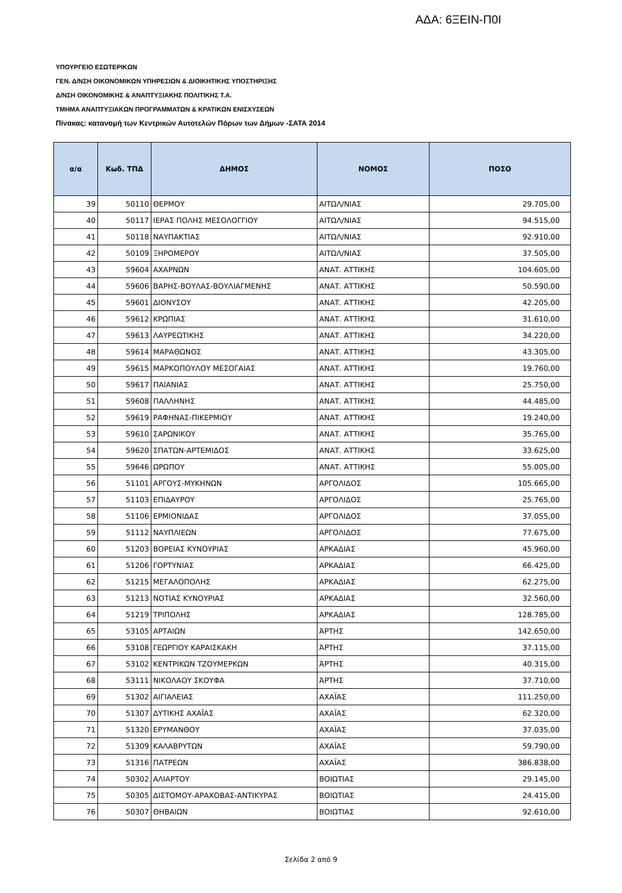ΑΔΑ: 6ΞΕΙΝ-Π0Ι
ΥΠΟΥΡΓΕΙΟ ΕΣΩΤΕΡΙΚΩΝ
ΓΕΝ. Δ/ΝΣΗ ΟΙΚΟΝΟΜΙΚΩΝ ΥΠΗΡΕΣΙΩΝ & ΔΙΟΙΚΗΤΙΚΗΣ ΥΠΟΣΤΗΡΙΞΗΣ
Δ/ΝΣΗ ΟΙΚΟΝΟΜΙΚΗΣ & ΑΝΑΠΤΥΞΙΑΚΗΣ ΠΟΛΙΤΙΚΗΣ Τ.Α.
ΤΜΗΜΑ ΑΝΑΠΤΥΞΙΑΚΩΝ ΠΡΟΓΡΑΜΜΑΤΩΝ & ΚΡΑΤΙΚΩΝ ΕΝΙΣΧΥΣΕΩΝ
Πίνακας: κατανομή των Κεντρικών Αυτοτελών Πόρων των Δήμων -ΣΑΤΑ 2014
| α/α | Κωδ. ΤΠΔ | ΔΗΜΟΣ | ΝΟΜΟΣ | ΠΟΣΟ |
| --- | --- | --- | --- | --- |
| 39 | 50110 | ΘΕΡΜΟΥ | ΑΙΤΩΛ/ΝΙΑΣ | 29.705,00 |
| 40 | 50117 | ΙΕΡΑΣ ΠΟΛΗΣ ΜΕΣΟΛΟΓΓΙΟΥ | ΑΙΤΩΛ/ΝΙΑΣ | 94.515,00 |
| 41 | 50118 | ΝΑΥΠΑΚΤΙΑΣ | ΑΙΤΩΛ/ΝΙΑΣ | 92.910,00 |
| 42 | 50109 | ΞΗΡΟΜΕΡΟΥ | ΑΙΤΩΛ/ΝΙΑΣ | 37.505,00 |
| 43 | 59604 | ΑΧΑΡΝΩΝ | ΑΝΑΤ. ΑΤΤΙΚΗΣ | 104.605,00 |
| 44 | 59606 | ΒΑΡΗΣ-ΒΟΥΛΑΣ-ΒΟΥΛΙΑΓΜΕΝΗΣ | ΑΝΑΤ. ΑΤΤΙΚΗΣ | 50.590,00 |
| 45 | 59601 | ΔΙΟΝΥΣΟΥ | ΑΝΑΤ. ΑΤΤΙΚΗΣ | 42.205,00 |
| 46 | 59612 | ΚΡΩΠΙΑΣ | ΑΝΑΤ. ΑΤΤΙΚΗΣ | 31.610,00 |
| 47 | 59613 | ΛΑΥΡΕΩΤΙΚΗΣ | ΑΝΑΤ. ΑΤΤΙΚΗΣ | 34.220,00 |
| 48 | 59614 | ΜΑΡΑΘΩΝΟΣ | ΑΝΑΤ. ΑΤΤΙΚΗΣ | 43.305,00 |
| 49 | 59615 | ΜΑΡΚΟΠΟΥΛΟΥ ΜΕΣΟΓΑΙΑΣ | ΑΝΑΤ. ΑΤΤΙΚΗΣ | 19.760,00 |
| 50 | 59617 | ΠΑΙΑΝΙΑΣ | ΑΝΑΤ. ΑΤΤΙΚΗΣ | 25.750,00 |
| 51 | 59608 | ΠΑΛΛΗΝΗΣ | ΑΝΑΤ. ΑΤΤΙΚΗΣ | 44.485,00 |
| 52 | 59619 | ΡΑΦΗΝΑΣ-ΠΙΚΕΡΜΙΟΥ | ΑΝΑΤ. ΑΤΤΙΚΗΣ | 19.240,00 |
| 53 | 59610 | ΣΑΡΩΝΙΚΟΥ | ΑΝΑΤ. ΑΤΤΙΚΗΣ | 35.765,00 |
| 54 | 59620 | ΣΠΑΤΩΝ-ΑΡΤΕΜΙΔΟΣ | ΑΝΑΤ. ΑΤΤΙΚΗΣ | 33.625,00 |
| 55 | 59646 | ΩΡΩΠΟΥ | ΑΝΑΤ. ΑΤΤΙΚΗΣ | 55.005,00 |
| 56 | 51101 | ΑΡΓΟΥΣ-ΜΥΚΗΝΩΝ | ΑΡΓΟΛΙΔΟΣ | 105.665,00 |
| 57 | 51103 | ΕΠΙΔΑΥΡΟΥ | ΑΡΓΟΛΙΔΟΣ | 25.765,00 |
| 58 | 51106 | ΕΡΜΙΟΝΙΔΑΣ | ΑΡΓΟΛΙΔΟΣ | 37.055,00 |
| 59 | 51112 | ΝΑΥΠΛΙΕΩΝ | ΑΡΓΟΛΙΔΟΣ | 77.675,00 |
| 60 | 51203 | ΒΟΡΕΙΑΣ ΚΥΝΟΥΡΙΑΣ | ΑΡΚΑΔΙΑΣ | 45.960,00 |
| 61 | 51206 | ΓΟΡΤΥΝΙΑΣ | ΑΡΚΑΔΙΑΣ | 66.425,00 |
| 62 | 51215 | ΜΕΓΑΛΟΠΟΛΗΣ | ΑΡΚΑΔΙΑΣ | 62.275,00 |
| 63 | 51213 | ΝΟΤΙΑΣ ΚΥΝΟΥΡΙΑΣ | ΑΡΚΑΔΙΑΣ | 32.560,00 |
| 64 | 51219 | ΤΡΙΠΟΛΗΣ | ΑΡΚΑΔΙΑΣ | 128.785,00 |
| 65 | 53105 | ΑΡΤΑΙΩΝ | ΆΡΤΗΣ | 142.650,00 |
| 66 | 53108 | ΓΕΩΡΓΙΟΥ ΚΑΡΑΙΣΚΑΚΗ | ΆΡΤΗΣ | 37.115,00 |
| 67 | 53102 | ΚΕΝΤΡΙΚΩΝ ΤΖΟΥΜΕΡΚΩΝ | ΆΡΤΗΣ | 40.315,00 |
| 68 | 53111 | ΝΙΚΟΛΑΟΥ ΣΚΟΥΦΑ | ΆΡΤΗΣ | 37.710,00 |
| 69 | 51302 | ΑΙΓΙΑΛΕΙΑΣ | ΑΧΑΪΑΣ | 111.250,00 |
| 70 | 51307 | ΔΥΤΙΚΗΣ ΑΧΑΪΑΣ | ΑΧΑΪΑΣ | 62.320,00 |
| 71 | 51320 | ΕΡΥΜΑΝΘΟΥ | ΑΧΑΪΑΣ | 37.035,00 |
| 72 | 51309 | ΚΑΛΑΒΡΥΤΩΝ | ΑΧΑΪΑΣ | 59.790,00 |
| 73 | 51316 | ΠΑΤΡΕΩΝ | ΑΧΑΪΑΣ | 386.838,00 |
| 74 | 50302 | ΑΛΙΑΡΤΟΥ | ΒΟΙΩΤΙΑΣ | 29.145,00 |
| 75 | 50305 | ΔΙΣΤΟΜΟΥ-ΑΡΑΧΟΒΑΣ-ΑΝΤΙΚΥΡΑΣ | ΒΟΙΩΤΙΑΣ | 24.415,00 |
| 76 | 50307 | ΘΗΒΑΙΩΝ | ΒΟΙΩΤΙΑΣ | 92.610,00 |
Σελίδα 2 από 9